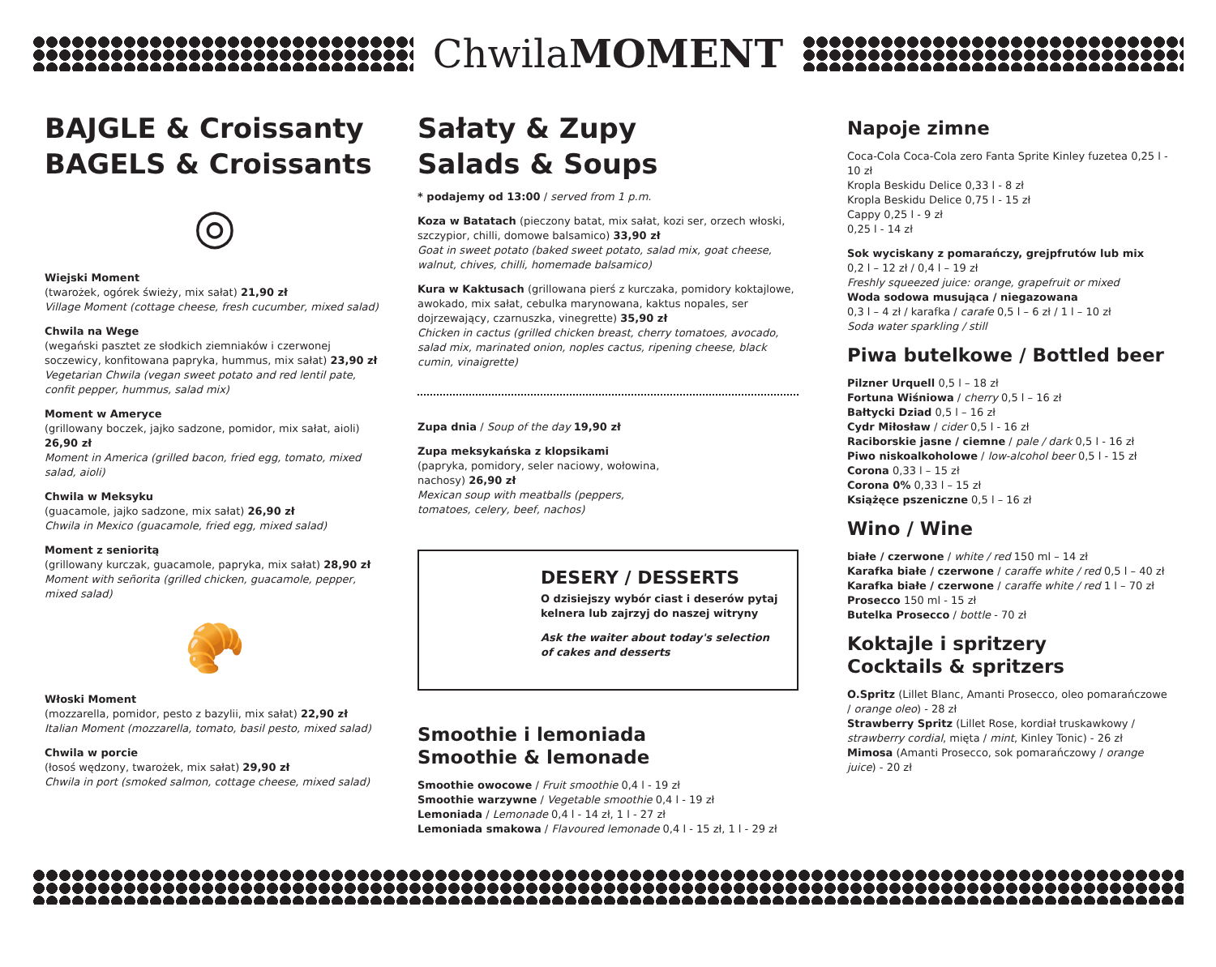ChwilaMOMENT
BAJGLE & Croissanty
BAGELS & Croissants
◎
Wiejski Moment
(twarożek, ogórek świeży, mix sałat) 21,90 zł
Village Moment (cottage cheese, fresh cucumber, mixed salad)
Chwila na Wege
(wegański pasztet ze słodkich ziemniaków i czerwonej soczewicy, konfitowana papryka, hummus, mix sałat) 23,90 zł
Vegetarian Chwila (vegan sweet potato and red lentil pate, confit pepper, hummus, salad mix)
Moment w Ameryce
(grillowany boczek, jajko sadzone, pomidor, mix sałat, aioli) 26,90 zł
Moment in America (grilled bacon, fried egg, tomato, mixed salad, aioli)
Chwila w Meksyku
(guacamole, jajko sadzone, mix sałat) 26,90 zł
Chwila in Mexico (guacamole, fried egg, mixed salad)
Moment z senioritą
(grillowany kurczak, guacamole, papryka, mix sałat) 28,90 zł
Moment with señorita (grilled chicken, guacamole, pepper, mixed salad)
🥐
Włoski Moment
(mozzarella, pomidor, pesto z bazylii, mix sałat) 22,90 zł
Italian Moment (mozzarella, tomato, basil pesto, mixed salad)
Chwila w porcie
(łosoś wędzony, twarożek, mix sałat) 29,90 zł
Chwila in port (smoked salmon, cottage cheese, mixed salad)
Sałaty & Zupy
Salads & Soups
* podajemy od 13:00 / served from 1 p.m.
Koza w Batatach (pieczony batat, mix sałat, kozi ser, orzech włoski, szczypior, chilli, domowe balsamico) 33,90 zł
Goat in sweet potato (baked sweet potato, salad mix, goat cheese, walnut, chives, chilli, homemade balsamico)
Kura w Kaktusach (grillowana pierś z kurczaka, pomidory koktajlowe, awokado, mix sałat, cebulka marynowana, kaktus nopales, ser dojrzewający, czarnuszka, vinegrette) 35,90 zł
Chicken in cactus (grilled chicken breast, cherry tomatoes, avocado, salad mix, marinated onion, noples cactus, ripening cheese, black cumin, vinaigrette)
Zupa dnia / Soup of the day 19,90 zł
Zupa meksykańska z klopsikami
(papryka, pomidory, seler naciowy, wołowina, nachosy) 26,90 zł
Mexican soup with meatballs (peppers, tomatoes, celery, beef, nachos)
DESERY / DESSERTS
O dzisiejszy wybór ciast i deserów pytaj kelnera lub zajrzyj do naszej witryny
Ask the waiter about today's selection of cakes and desserts
Smoothie i lemoniada
Smoothie & lemonade
Smoothie owocowe / Fruit smoothie 0,4 l - 19 zł
Smoothie warzywne / Vegetable smoothie 0,4 l - 19 zł
Lemoniada / Lemonade 0,4 l - 14 zł, 1 l - 27 zł
Lemoniada smakowa / Flavoured lemonade 0,4 l - 15 zł, 1 l - 29 zł
Napoje zimne
Coca-Cola Coca-Cola zero Fanta Sprite Kinley fuzetea 0,25 l - 10 zł
Kropla Beskidu Delice 0,33 l - 8 zł
Kropla Beskidu Delice 0,75 l - 15 zł
Cappy 0,25 l - 9 zł
0,25 l - 14 zł
Sok wyciskany z pomarańczy, grejpfrutów lub mix
0,2 l – 12 zł / 0,4 l – 19 zł
Freshly squeezed juice: orange, grapefruit or mixed
Woda sodowa musująca / niegazowana
0,3 l – 4 zł / karafka / carafe 0,5 l – 6 zł / 1 l – 10 zł
Soda water sparkling / still
Piwa butelkowe / Bottled beer
Pilzner Urquell 0,5 l – 18 zł
Fortuna Wiśniowa / cherry 0,5 l – 16 zł
Bałtycki Dziad 0,5 l – 16 zł
Cydr Miłosław / cider 0,5 l - 16 zł
Raciborskie jasne / ciemne / pale / dark 0,5 l - 16 zł
Piwo niskoalkoholowe / low-alcohol beer 0,5 l - 15 zł
Corona 0,33 l – 15 zł
Corona 0% 0,33 l – 15 zł
Książęce pszeniczne 0,5 l – 16 zł
Wino / Wine
białe / czerwone / white / red 150 ml – 14 zł
Karafka białe / czerwone / caraffe white / red 0,5 l – 40 zł
Karafka białe / czerwone / caraffe white / red 1 l – 70 zł
Prosecco 150 ml - 15 zł
Butelka Prosecco / bottle - 70 zł
Koktajle i spritzery
Cocktails & spritzers
O.Spritz (Lillet Blanc, Amanti Prosecco, oleo pomarańczowe / orange oleo) - 28 zł
Strawberry Spritz (Lillet Rose, kordiał truskawkowy / strawberry cordial, mięta / mint, Kinley Tonic) - 26 zł
Mimosa (Amanti Prosecco, sok pomarańczowy / orange juice) - 20 zł